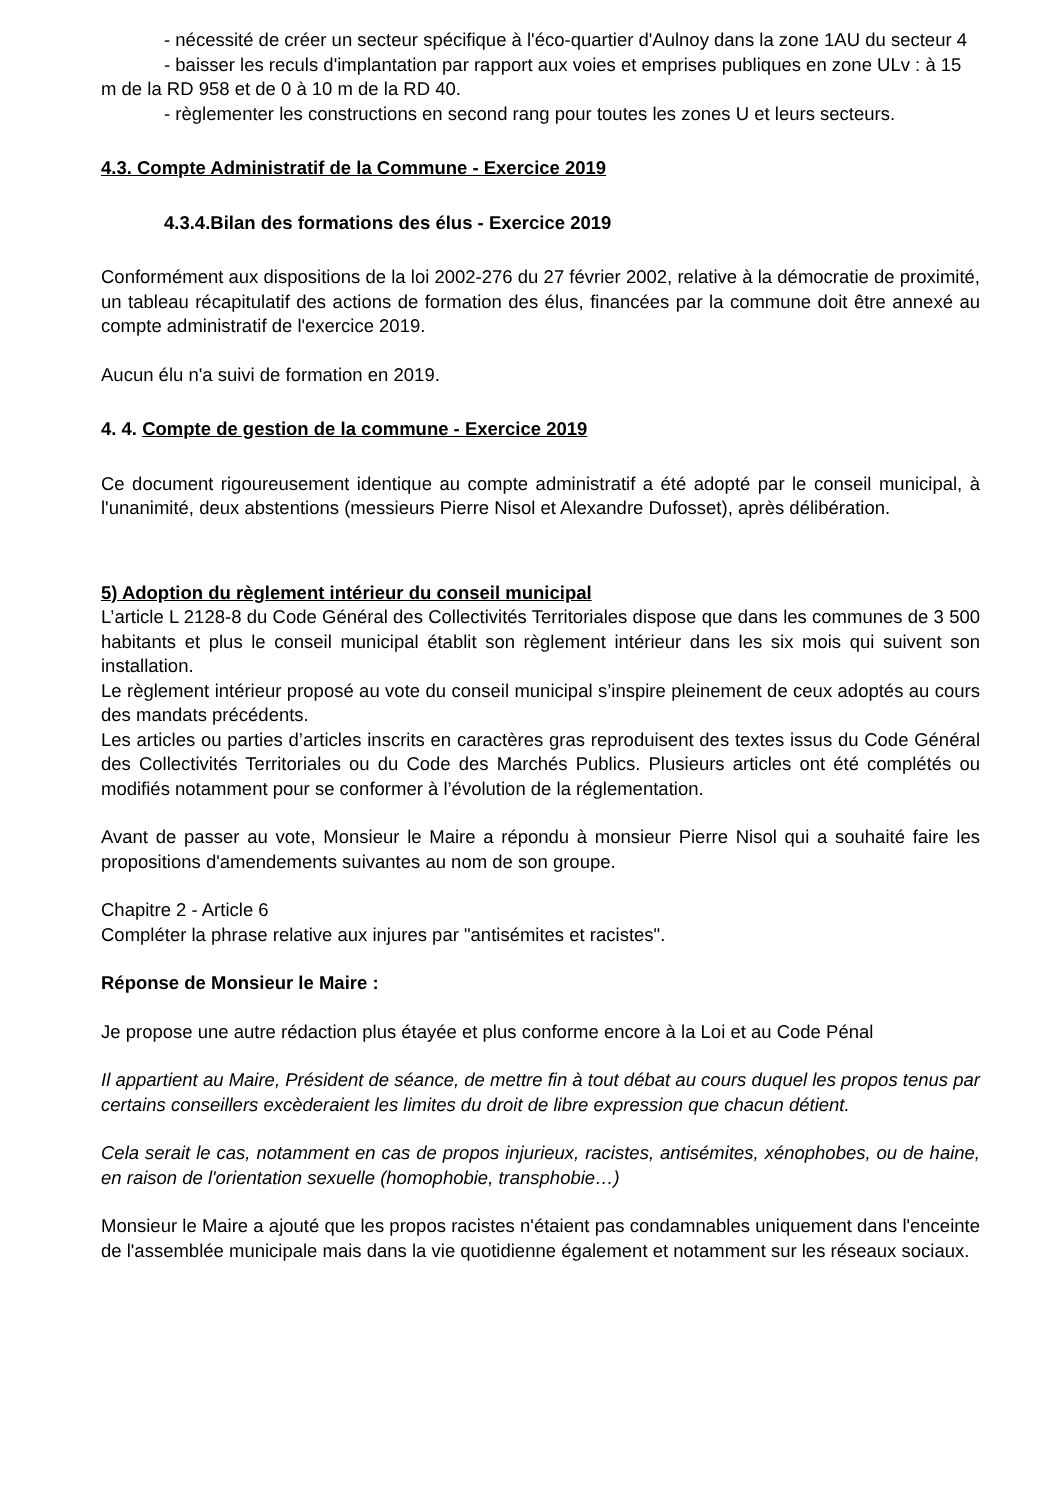- nécessité de créer un secteur spécifique à l'éco-quartier d'Aulnoy dans la zone 1AU du secteur 4
- baisser les reculs d'implantation par rapport aux voies et emprises publiques en zone ULv : à 15 m de la RD 958 et de 0 à 10 m de la RD 40.
- règlementer les constructions en second rang pour toutes les zones U et leurs secteurs.
4.3. Compte Administratif de la Commune - Exercice 2019
4.3.4.Bilan des formations des élus - Exercice 2019
Conformément aux dispositions de la loi 2002-276 du 27 février 2002, relative à la démocratie de proximité, un tableau récapitulatif des actions de formation des élus, financées par la commune doit être annexé au compte administratif de l'exercice 2019.
Aucun élu n'a suivi de formation en 2019.
4. 4. Compte de gestion de la commune - Exercice 2019
Ce document rigoureusement identique au compte administratif a été adopté par le conseil municipal, à l'unanimité, deux abstentions (messieurs Pierre Nisol et Alexandre Dufosset), après délibération.
5) Adoption du règlement intérieur du conseil municipal
L’article L 2128-8 du Code Général des Collectivités Territoriales dispose que dans les communes de 3 500 habitants et plus le conseil municipal établit son règlement intérieur dans les six mois qui suivent son installation.
Le règlement intérieur proposé au vote du conseil municipal s’inspire pleinement de ceux adoptés au cours des mandats précédents.
Les articles ou parties d’articles inscrits en caractères gras reproduisent des textes issus du Code Général des Collectivités Territoriales ou du Code des Marchés Publics. Plusieurs articles ont été complétés ou modifiés notamment pour se conformer à l’évolution de la réglementation.
Avant de passer au vote, Monsieur le Maire a répondu à monsieur Pierre Nisol qui a souhaité faire les propositions d'amendements suivantes au nom de son groupe.
Chapitre 2 - Article 6
Compléter la phrase relative aux injures par "antisémites et racistes".
Réponse de Monsieur le Maire :
Je propose une autre rédaction plus étayée et plus conforme encore à la Loi et au Code Pénal
Il appartient au Maire, Président de séance, de mettre fin à tout débat au cours duquel les propos tenus par certains conseillers excèderaient les limites du droit de libre expression que chacun détient.
Cela serait le cas, notamment en cas de propos injurieux, racistes, antisémites, xénophobes, ou de haine, en raison de l'orientation sexuelle (homophobie, transphobie…)
Monsieur le Maire a ajouté que les propos racistes n'étaient pas condamnables uniquement dans l'enceinte de l'assemblée municipale mais dans la vie quotidienne également et notamment sur les réseaux sociaux.